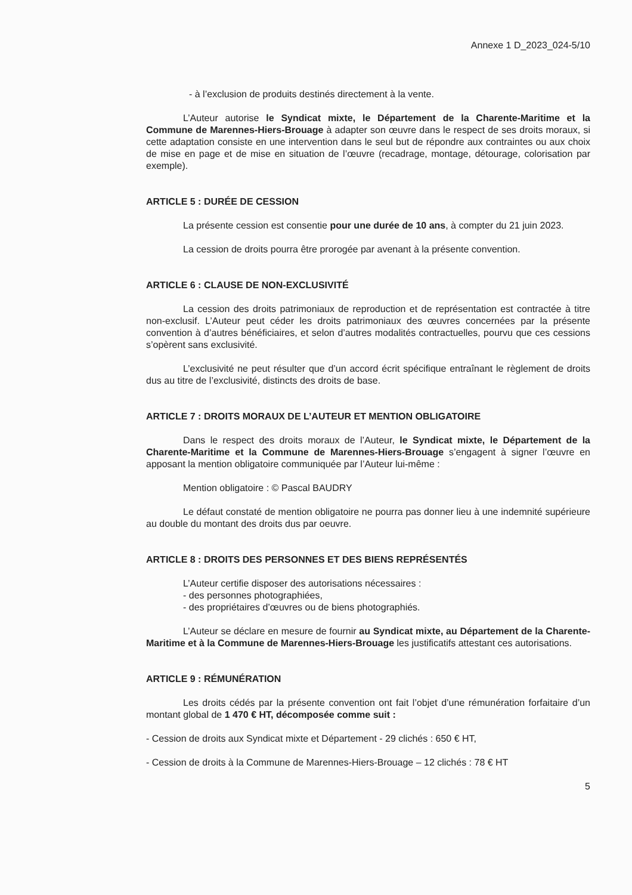Annexe 1 D_2023_024-5/10
- à l’exclusion de produits destinés directement à la vente.
L’Auteur autorise le Syndicat mixte, le Département de la Charente-Maritime et la Commune de Marennes-Hiers-Brouage à adapter son œuvre dans le respect de ses droits moraux, si cette adaptation consiste en une intervention dans le seul but de répondre aux contraintes ou aux choix de mise en page et de mise en situation de l’œuvre (recadrage, montage, détourage, colorisation par exemple).
ARTICLE 5 : DURÉE DE CESSION
La présente cession est consentie pour une durée de 10 ans, à compter du 21 juin 2023.
La cession de droits pourra être prorogée par avenant à la présente convention.
ARTICLE 6 : CLAUSE DE NON-EXCLUSIVITÉ
La cession des droits patrimoniaux de reproduction et de représentation est contractée à titre non-exclusif. L’Auteur peut céder les droits patrimoniaux des œuvres concernées par la présente convention à d’autres bénéficiaires, et selon d’autres modalités contractuelles, pourvu que ces cessions s’opèrent sans exclusivité.
L’exclusivité ne peut résulter que d’un accord écrit spécifique entraînant le règlement de droits dus au titre de l’exclusivité, distincts des droits de base.
ARTICLE 7 : DROITS MORAUX DE L’AUTEUR ET MENTION OBLIGATOIRE
Dans le respect des droits moraux de l’Auteur, le Syndicat mixte, le Département de la Charente-Maritime et la Commune de Marennes-Hiers-Brouage s’engagent à signer l’œuvre en apposant la mention obligatoire communiquée par l’Auteur lui-même :
Mention obligatoire : © Pascal BAUDRY
Le défaut constaté de mention obligatoire ne pourra pas donner lieu à une indemnité supérieure au double du montant des droits dus par oeuvre.
ARTICLE 8 : DROITS DES PERSONNES ET DES BIENS REPRÉSENTÉS
L’Auteur certifie disposer des autorisations nécessaires :
- des personnes photographiées,
- des propriétaires d’œuvres ou de biens photographiés.
L’Auteur se déclare en mesure de fournir au Syndicat mixte, au Département de la Charente-Maritime et à la Commune de Marennes-Hiers-Brouage les justificatifs attestant ces autorisations.
ARTICLE 9 : RÉMUNÉRATION
Les droits cédés par la présente convention ont fait l’objet d’une rémunération forfaitaire d’un montant global de 1 470 € HT, décomposée comme suit :
- Cession de droits aux Syndicat mixte et Département - 29 clichés : 650 € HT,
- Cession de droits à la Commune de Marennes-Hiers-Brouage – 12 clichés : 78 € HT
5